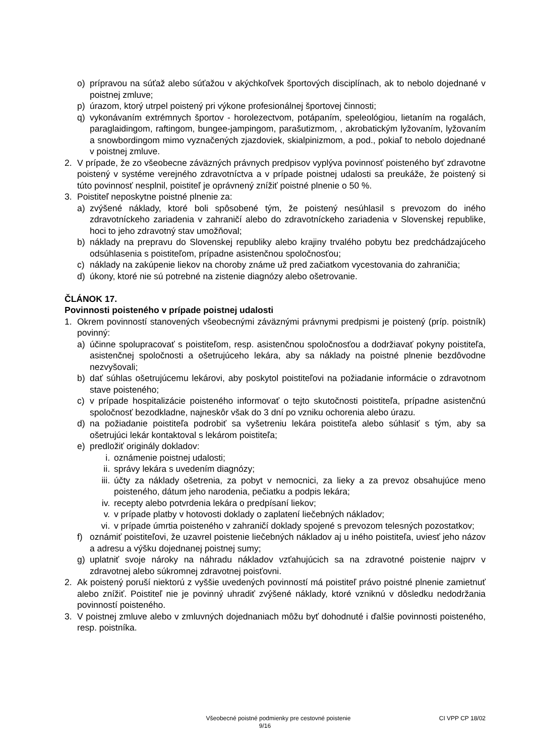o) prípravou na súťaž alebo súťažou v akýchkoľvek športových disciplínach, ak to nebolo dojednané v poistnej zmluve;
p) úrazom, ktorý utrpel poistený pri výkone profesionálnej športovej činnosti;
q) vykonávaním extrémnych športov - horolezectvom, potápaním, speleológiou, lietaním na rogalách, paraglaidingom, raftingom, bungee-jampingom, parašutizmom, , akrobatickým lyžovaním, lyžovaním a snowbordingom mimo vyznačených zjazdoviek, skialpinizmom, a pod., pokiaľ to nebolo dojednané v poistnej zmluve.
2. V prípade, že zo všeobecne záväzných právnych predpisov vyplýva povinnosť poisteného byť zdravotne poistený v systéme verejného zdravotníctva a v prípade poistnej udalosti sa preukáže, že poistený si túto povinnosť nesplnil, poistiteľ je oprávnený znížiť poistné plnenie o 50 %.
3. Poistiteľ neposkytne poistné plnenie za:
a) zvýšené náklady, ktoré boli spôsobené tým, že poistený nesúhlasil s prevozom do iného zdravotníckeho zariadenia v zahraničí alebo do zdravotníckeho zariadenia v Slovenskej republike, hoci to jeho zdravotný stav umožňoval;
b) náklady na prepravu do Slovenskej republiky alebo krajiny trvalého pobytu bez predchádzajúceho odsúhlasenia s poistiteľom, prípadne asistenčnou spoločnosťou;
c) náklady na zakúpenie liekov na choroby známe už pred začiatkom vycestovania do zahraničia;
d) úkony, ktoré nie sú potrebné na zistenie diagnózy alebo ošetrovanie.
ČLÁNOK 17.
Povinnosti poisteného v prípade poistnej udalosti
1. Okrem povinností stanovených všeobecnými záväznými právnymi predpismi je poistený (príp. poistník) povinný:
a) účinne spolupracovať s poistiteľom, resp. asistenčnou spoločnosťou a dodržiavať pokyny poistiteľa, asistenčnej spoločnosti a ošetrujúceho lekára, aby sa náklady na poistné plnenie bezdôvodne nezvyšovali;
b) dať súhlas ošetrujúcemu lekárovi, aby poskytol poistiteľovi na požiadanie informácie o zdravotnom stave poisteného;
c) v prípade hospitalizácie poisteného informovať o tejto skutočnosti poistiteľa, prípadne asistenčnú spoločnosť bezodkladne, najneskôr však do 3 dní po vzniku ochorenia alebo úrazu.
d) na požiadanie poistiteľa podrobiť sa vyšetreniu lekára poistiteľa alebo súhlasiť s tým, aby sa ošetrujúci lekár kontaktoval s lekárom poistiteľa;
e) predložiť originály dokladov:
i. oznámenie poistnej udalosti;
ii. správy lekára s uvedením diagnózy;
iii. účty za náklady ošetrenia, za pobyt v nemocnici, za lieky a za prevoz obsahujúce meno poisteného, dátum jeho narodenia, pečiatku a podpis lekára;
iv. recepty alebo potvrdenia lekára o predpísaní liekov;
v. v prípade platby v hotovosti doklady o zaplatení liečebných nákladov;
vi. v prípade úmrtia poisteného v zahraničí doklady spojené s prevozom telesných pozostatkov;
f) oznámiť poistiteľovi, že uzavrel poistenie liečebných nákladov aj u iného poistiteľa, uviesť jeho názov a adresu a výšku dojednanej poistnej sumy;
g) uplatniť svoje nároky na náhradu nákladov vzťahujúcich sa na zdravotné poistenie najprv v zdravotnej alebo súkromnej zdravotnej poisťovni.
2. Ak poistený poruší niektorú z vyššie uvedených povinností má poistiteľ právo poistné plnenie zamietnuť alebo znížiť. Poistiteľ nie je povinný uhradiť zvýšené náklady, ktoré vzniknú v dôsledku nedodržania povinností poisteného.
3. V poistnej zmluve alebo v zmluvných dojednaniach môžu byť dohodnuté i ďalšie povinnosti poisteného, resp. poistníka.
Všeobecné poistné podmienky pre cestovné poistenie CI VPP CP 18/02
9/16